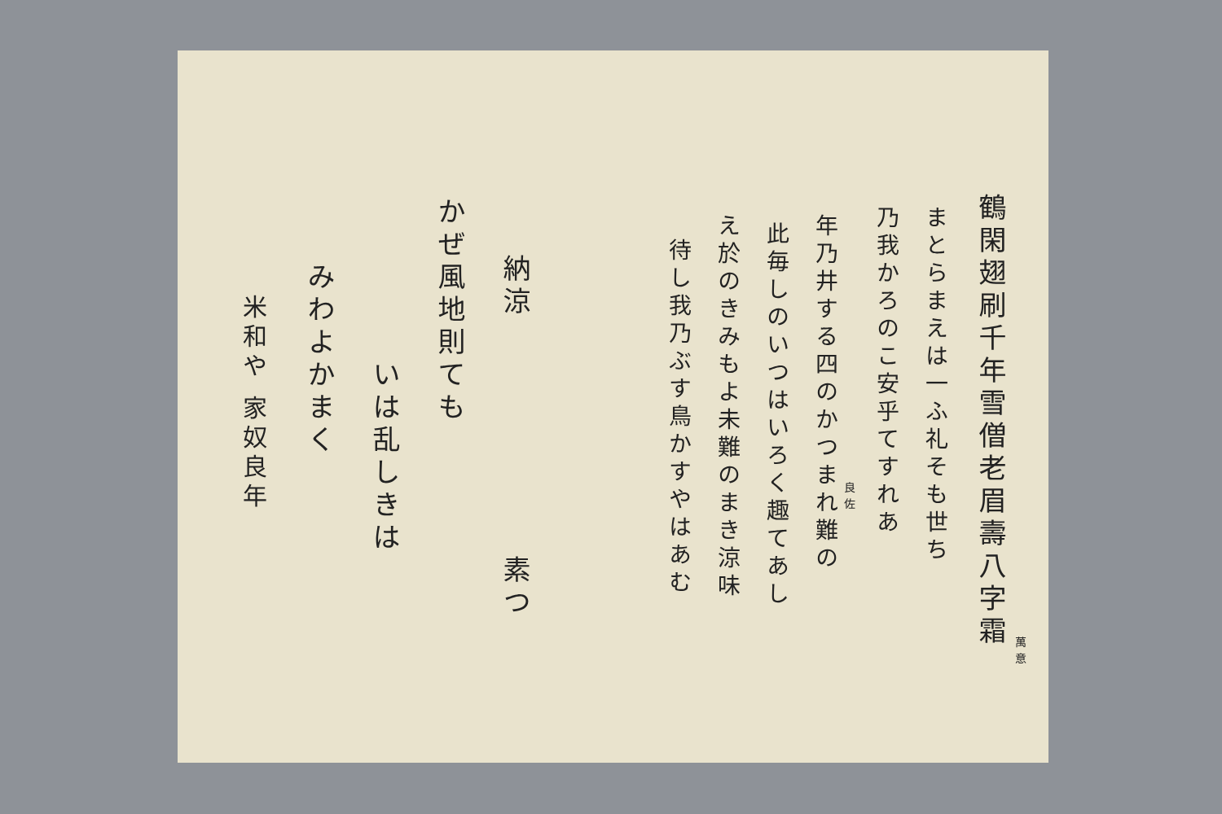納涼
素つ
かぜ風地則ても
いは乱しきは
みわよかまく
米和や 家奴良年
鶴閑翅刷千年雪僧老眉壽八字霜
萬意
まとらまえは一ふ礼そも世ち
乃我かろのこ安乎てすれあ
良佐
年乃井する四のかつまれ難の
此毎しのいつはいろく趣てあし
え於のきみもよ未難のまき涼味
待し我乃ぶす鳥かすやはあむ